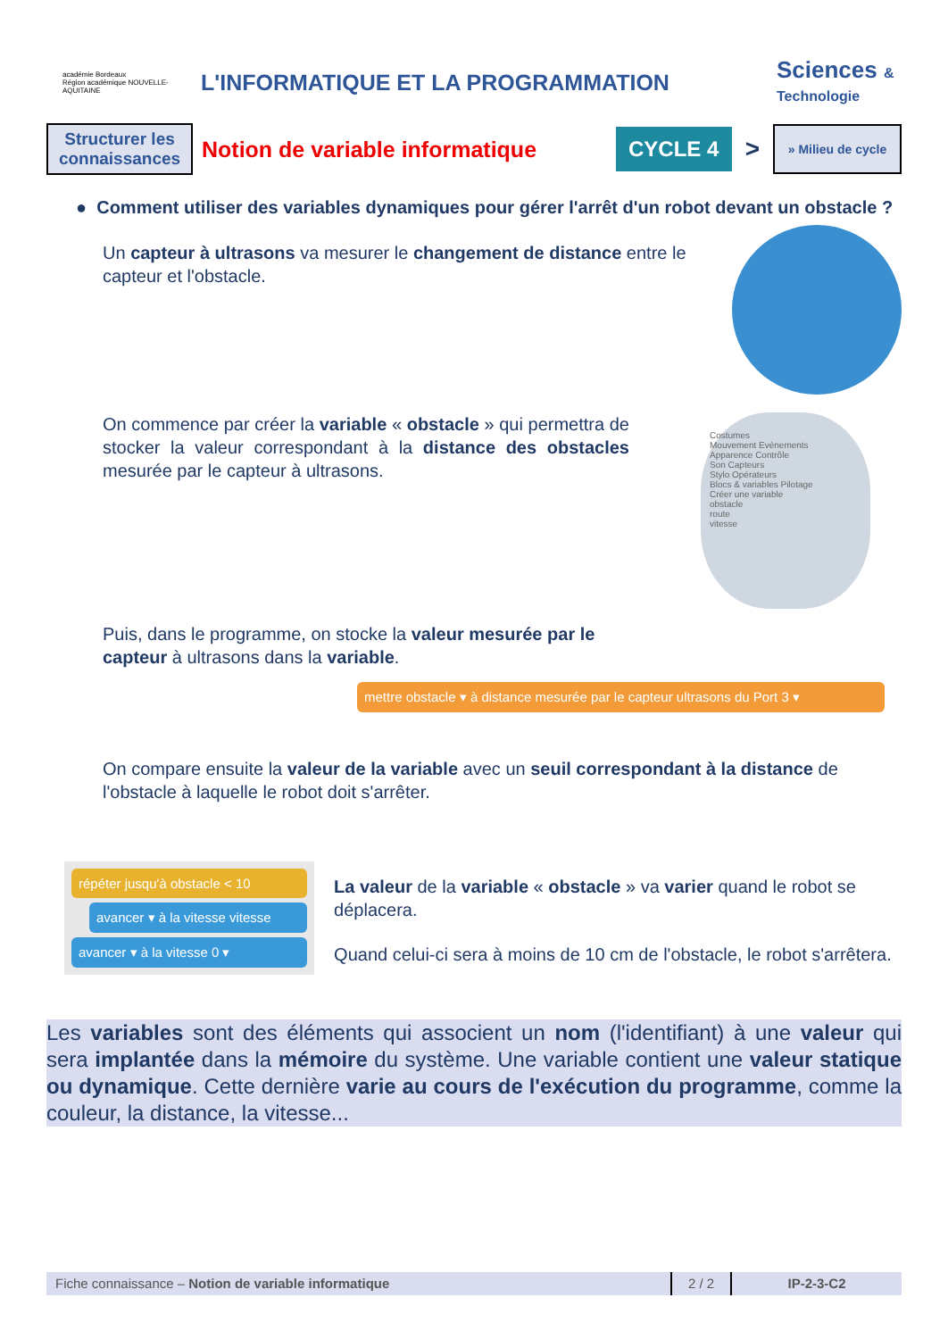académie Bordeaux
Région académique NOUVELLE-AQUITAINE
L'INFORMATIQUE ET LA PROGRAMMATION
Sciences & Technologie
Structurer les connaissances
Notion de variable informatique
CYCLE 4
>
» Milieu de cycle
● Comment utiliser des variables dynamiques pour gérer l'arrêt d'un robot devant un obstacle ?
Un capteur à ultrasons va mesurer le changement de distance entre le capteur et l'obstacle.
On commence par créer la variable « obstacle » qui permettra de stocker la valeur correspondant à la distance des obstacles mesurée par le capteur à ultrasons.
Costumes
Mouvement Evènements
Apparence Contrôle
Son Capteurs
Stylo Opérateurs
Blocs & variables Pilotage
Créer une variable
obstacle
route
vitesse
Puis, dans le programme, on stocke la valeur mesurée par le capteur à ultrasons dans la variable.
mettre obstacle ▾ à distance mesurée par le capteur ultrasons du Port 3 ▾
On compare ensuite la valeur de la variable avec un seuil correspondant à la distance de l'obstacle à laquelle le robot doit s'arrêter.
répéter jusqu'à obstacle < 10
avancer ▾ à la vitesse vitesse
avancer ▾ à la vitesse 0 ▾
La valeur de la variable « obstacle » va varier quand le robot se déplacera.
Quand celui-ci sera à moins de 10 cm de l'obstacle, le robot s'arrêtera.
Les variables sont des éléments qui associent un nom (l'identifiant) à une valeur qui sera implantée dans la mémoire du système. Une variable contient une valeur statique ou dynamique. Cette dernière varie au cours de l'exécution du programme, comme la couleur, la distance, la vitesse...
Fiche connaissance – Notion de variable informatique 2 / 2 IP-2-3-C2